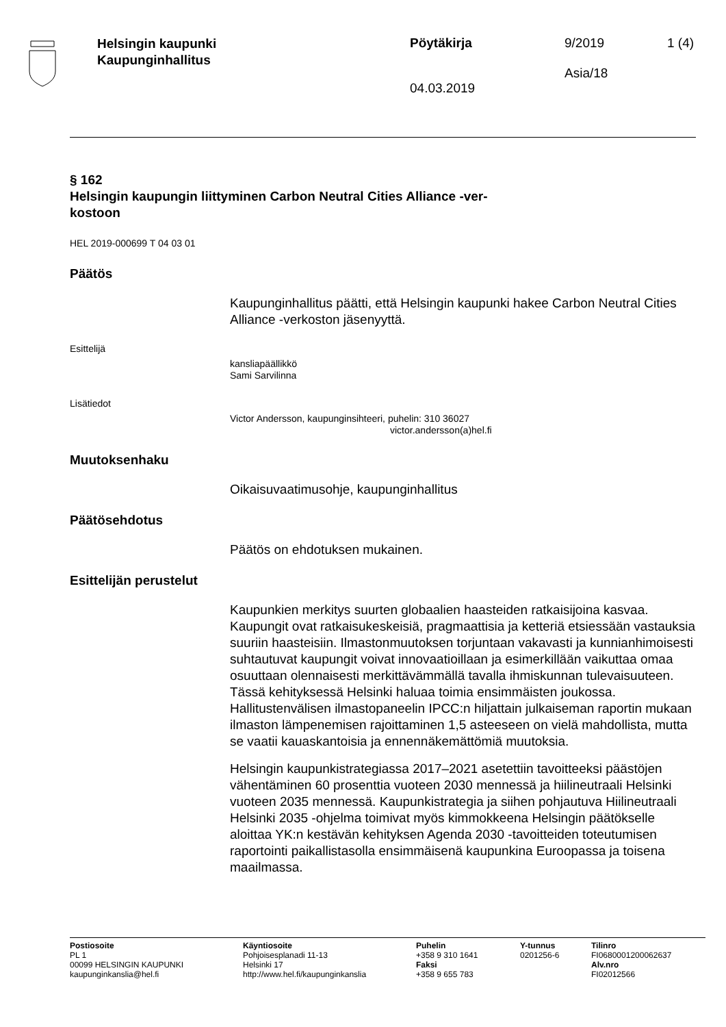Helsingin kaupunki
Kaupunginhallitus
Pöytäkirja
04.03.2019
9/2019
Asia/18
1 (4)
§ 162
Helsingin kaupungin liittyminen Carbon Neutral Cities Alliance -ver-
kostoon
HEL 2019-000699 T 04 03 01
Päätös
Kaupunginhallitus päätti, että Helsingin kaupunki hakee Carbon Neutral Cities Alliance -verkoston jäsenyyttä.
Esittelijä
kansliapäällikkö
Sami Sarvilinna
Lisätiedot
Victor Andersson, kaupunginsihteeri, puhelin: 310 36027
victor.andersson(a)hel.fi
Muutoksenhaku
Oikaisuvaatimusohje, kaupunginhallitus
Päätösehdotus
Päätös on ehdotuksen mukainen.
Esittelijän perustelut
Kaupunkien merkitys suurten globaalien haasteiden ratkaisijoina kasvaa. Kaupungit ovat ratkaisukeskeisiä, pragmaattisia ja ketteriä etsiessään vastauksia suuriin haasteisiin. Ilmastonmuutoksen torjuntaan vakavasti ja kunnianhimoisesti suhtautuvat kaupungit voivat innovaatioillaan ja esimerkillään vaikuttaa omaa osuuttaan olennaisesti merkittävämmällä tavalla ihmiskunnan tulevaisuuteen. Tässä kehityksessä Helsinki haluaa toimia ensimmäisten joukossa. Hallitustenvälisen ilmastopaneelin IPCC:n hiljattain julkaiseman raportin mukaan ilmaston lämpenemisen rajoittaminen 1,5 asteeseen on vielä mahdollista, mutta se vaatii kauaskantoisia ja ennennäkemättömiä muutoksia.
Helsingin kaupunkistrategiassa 2017–2021 asetettiin tavoitteeksi päästöjen vähentäminen 60 prosenttia vuoteen 2030 mennessä ja hiilineutraali Helsinki vuoteen 2035 mennessä. Kaupunkistrategia ja siihen pohjautuva Hiilineutraali Helsinki 2035 -ohjelma toimivat myös kimmokkeena Helsingin päätökselle aloittaa YK:n kestävän kehityksen Agenda 2030 -tavoitteiden toteutumisen raportointi paikallistasolla ensimmäisenä kaupunkina Euroopassa ja toisena maailmassa.
Postiosoite
PL 1
00099 HELSINGIN KAUPUNKI
kaupunginkanslia@hel.fi
Käyntiosoite
Pohjoisesplanadi 11-13
Helsinki 17
http://www.hel.fi/kaupunginkanslia
Puhelin
+358 9 310 1641
Faksi
+358 9 655 783
Y-tunnus
0201256-6
Tilinro
FI0680001200062637
Alv.nro
FI02012566